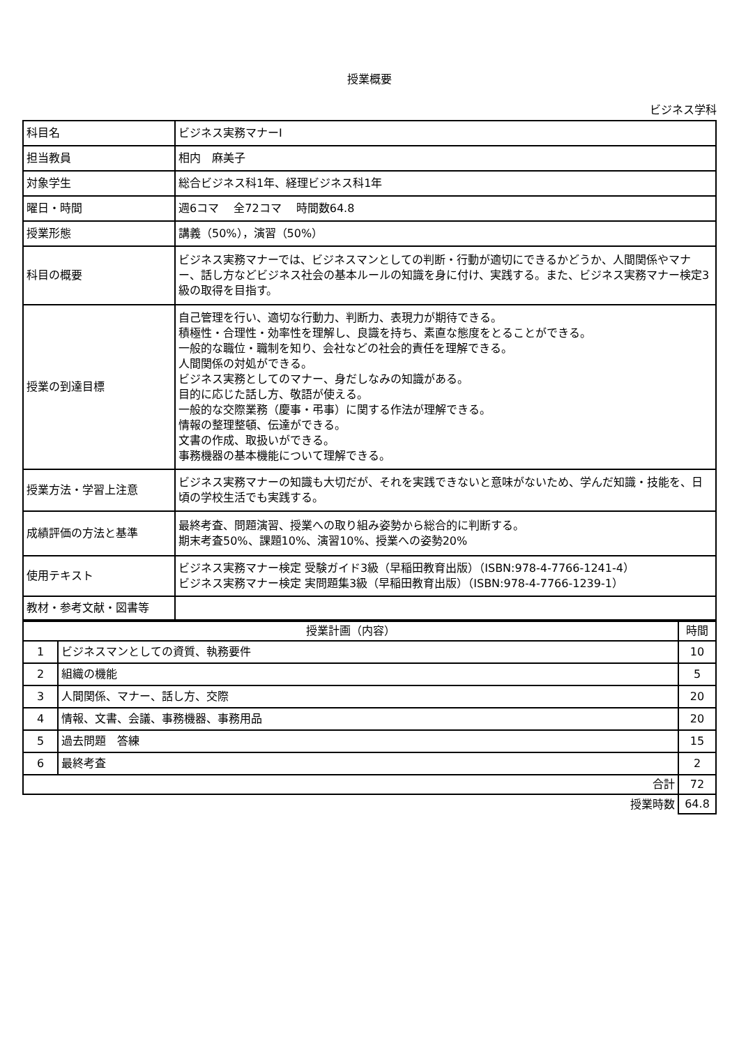授業概要
ビジネス学科
| 科目名 | ビジネス実務マナーⅠ |
| 担当教員 | 相内 麻美子 |
| 対象学生 | 総合ビジネス科1年、経理ビジネス科1年 |
| 曜日・時間 | 週6コマ 全72コマ 時間数64.8 |
| 授業形態 | 講義（50%），演習（50%） |
| 科目の概要 | ビジネス実務マナーでは、ビジネスマンとしての判断・行動が適切にできるかどうか、人間関係やマナー、話し方などビジネス社会の基本ルールの知識を身に付け、実践する。また、ビジネス実務マナー検定3級の取得を目指す。 |
| 授業の到達目標 | 自己管理を行い、適切な行動力、判断力、表現力が期待できる。 積極性・合理性・効率性を理解し、良識を持ち、素直な態度をとることができる。 一般的な職位・職制を知り、会社などの社会的責任を理解できる。 人間関係の対処ができる。 ビジネス実務としてのマナー、身だしなみの知識がある。 目的に応じた話し方、敬語が使える。 一般的な交際業務（慶事・弔事）に関する作法が理解できる。 情報の整理整頓、伝達ができる。 文書の作成、取扱いができる。 事務機器の基本機能について理解できる。 |
| 授業方法・学習上注意 | ビジネス実務マナーの知識も大切だが、それを実践できないと意味がないため、学んだ知識・技能を、日頃の学校生活でも実践する。 |
| 成績評価の方法と基準 | 最終考査、問題演習、授業への取り組み姿勢から総合的に判断する。 期末考査50%、課題10%、演習10%、授業への姿勢20% |
| 使用テキスト | ビジネス実務マナー検定 受験ガイド3級（早稲田教育出版）（ISBN:978-4-7766-1241-4） ビジネス実務マナー検定 実問題集3級（早稲田教育出版）（ISBN:978-4-7766-1239-1） |
| 教材・参考文献・図書等 | |
| 授業計画（内容） | | 時間 |
| --- | --- | --- |
| 1 | ビジネスマンとしての資質、執務要件 | 10 |
| 2 | 組織の機能 | 5 |
| 3 | 人間関係、マナー、話し方、交際 | 20 |
| 4 | 情報、文書、会議、事務機器、事務用品 | 20 |
| 5 | 過去問題 答練 | 15 |
| 6 | 最終考査 | 2 |
| 合計 | | 72 |
| 授業時数 | | 64.8 |